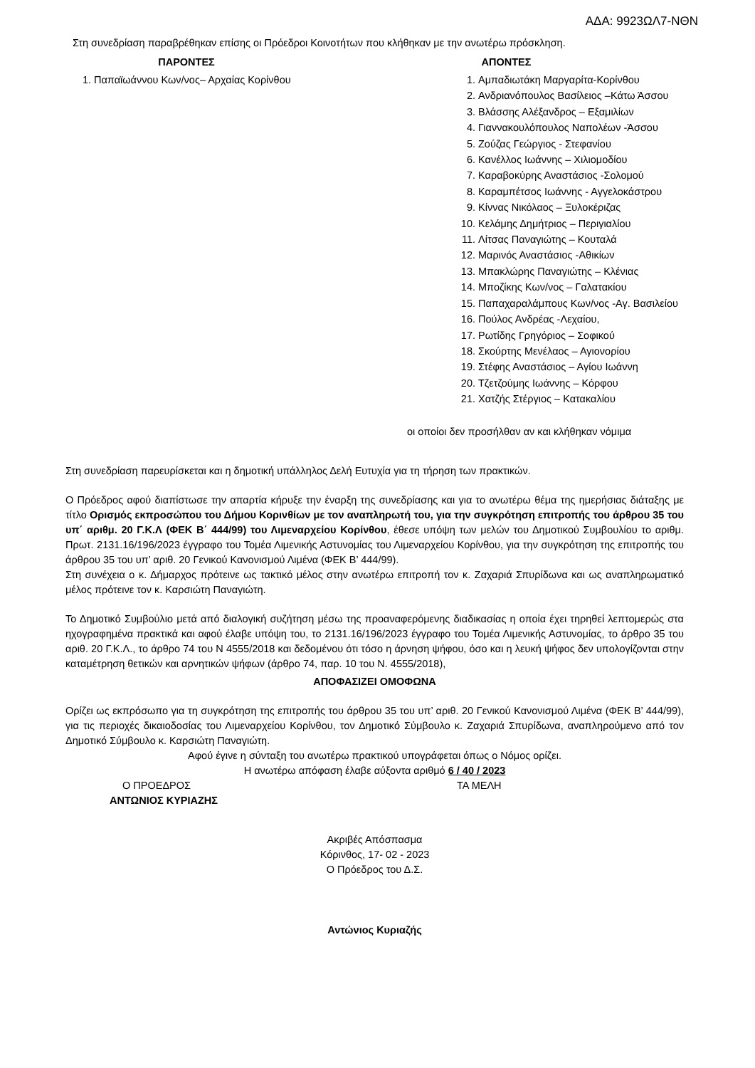ΑΔΑ: 9923ΩΛ7-ΝΘΝ
Στη συνεδρίαση παραβρέθηκαν επίσης οι Πρόεδροι Κοινοτήτων που κλήθηκαν με την ανωτέρω πρόσκληση.
ΠΑΡΟΝΤΕΣ
1. Παπαϊωάννου Κων/νος– Αρχαίας Κορίνθου
ΑΠΟΝΤΕΣ
1. Αμπαδιωτάκη Μαργαρίτα-Κορίνθου
2. Ανδριανόπουλος Βασίλειος –Κάτω Άσσου
3. Βλάσσης Αλέξανδρος – Εξαμιλίων
4. Γιαννακουλόπουλος Ναπολέων -Άσσου
5. Ζούζας Γεώργιος - Στεφανίου
6. Κανέλλος Ιωάννης – Χιλιομοδίου
7. Καραβοκύρης Αναστάσιος -Σολομού
8. Καραμπέτσος Ιωάννης - Αγγελοκάστρου
9. Κίννας Νικόλαος – Ξυλοκέριζας
10. Κελάμης Δημήτριος – Περιγιαλίου
11. Λίτσας Παναγιώτης – Κουταλά
12. Μαρινός Αναστάσιος -Αθικίων
13. Μπακλώρης Παναγιώτης – Κλένιας
14. Μποζίκης Κων/νος – Γαλατακίου
15. Παπαχαραλάμπους Κων/νος -Αγ. Βασιλείου
16. Πούλος Ανδρέας -Λεχαίου,
17. Ρωτίδης Γρηγόριος – Σοφικού
18. Σκούρτης Μενέλαος – Αγιονορίου
19. Στέφης Αναστάσιος – Αγίου Ιωάννη
20. Τζετζούμης Ιωάννης – Κόρφου
21. Χατζής Στέργιος – Κατακαλίου
οι οποίοι δεν προσήλθαν αν και κλήθηκαν νόμιμα
Στη συνεδρίαση παρευρίσκεται και η δημοτική υπάλληλος Δελή Ευτυχία για τη τήρηση των πρακτικών.
Ο Πρόεδρος αφού διαπίστωσε την απαρτία κήρυξε την έναρξη της συνεδρίασης και για το ανωτέρω θέμα της ημερήσιας διάταξης με τίτλο Ορισμός εκπροσώπου του Δήμου Κορινθίων με τον αναπληρωτή του, για την συγκρότηση επιτροπής του άρθρου 35 του υπ΄ αριθμ. 20 Γ.Κ.Λ (ΦΕΚ Β΄ 444/99) του Λιμεναρχείου Κορίνθου, έθεσε υπόψη των μελών του Δημοτικού Συμβουλίου το αριθμ. Πρωτ. 2131.16/196/2023 έγγραφο του Τομέα Λιμενικής Αστυνομίας του Λιμεναρχείου Κορίνθου, για την συγκρότηση της επιτροπής του άρθρου 35 του υπ’ αριθ. 20 Γενικού Κανονισμού Λιμένα (ΦΕΚ Β’ 444/99).
Στη συνέχεια ο κ. Δήμαρχος πρότεινε ως τακτικό μέλος στην ανωτέρω επιτροπή τον κ. Ζαχαριά Σπυρίδωνα και ως αναπληρωματικό μέλος πρότεινε τον κ. Καρσιώτη Παναγιώτη.
Το Δημοτικό Συμβούλιο μετά από διαλογική συζήτηση μέσω της προαναφερόμενης διαδικασίας η οποία έχει τηρηθεί λεπτομερώς στα ηχογραφημένα πρακτικά και αφού έλαβε υπόψη του, το 2131.16/196/2023 έγγραφο του Τομέα Λιμενικής Αστυνομίας, το άρθρο 35 του αριθ. 20 Γ.Κ.Λ., το άρθρο 74 του Ν 4555/2018 και δεδομένου ότι τόσο η άρνηση ψήφου, όσο και η λευκή ψήφος δεν υπολογίζονται στην καταμέτρηση θετικών και αρνητικών ψήφων (άρθρο 74, παρ. 10 του Ν. 4555/2018),
ΑΠΟΦΑΣΙΖΕΙ ΟΜΟΦΩΝΑ
Ορίζει ως εκπρόσωπο για τη συγκρότηση της επιτροπής του άρθρου 35 του υπ’ αριθ. 20 Γενικού Κανονισμού Λιμένα (ΦΕΚ Β’ 444/99), για τις περιοχές δικαιοδοσίας του Λιμεναρχείου Κορίνθου, τον Δημοτικό Σύμβουλο κ. Ζαχαριά Σπυρίδωνα, αναπληρούμενο από τον Δημοτικό Σύμβουλο κ. Καρσιώτη Παναγιώτη.
Αφού έγινε η σύνταξη του ανωτέρω πρακτικού υπογράφεται όπως ο Νόμος ορίζει.
Η ανωτέρω απόφαση έλαβε αύξοντα αριθμό 6 / 40 / 2023
Ο ΠΡΟΕΔΡΟΣ ΤΑ ΜΕΛΗ
ΑΝΤΩΝΙΟΣ ΚΥΡΙΑΖΗΣ
Ακριβές Απόσπασμα
Κόρινθος, 17- 02 - 2023
Ο Πρόεδρος του Δ.Σ.
Αντώνιος Κυριαζής